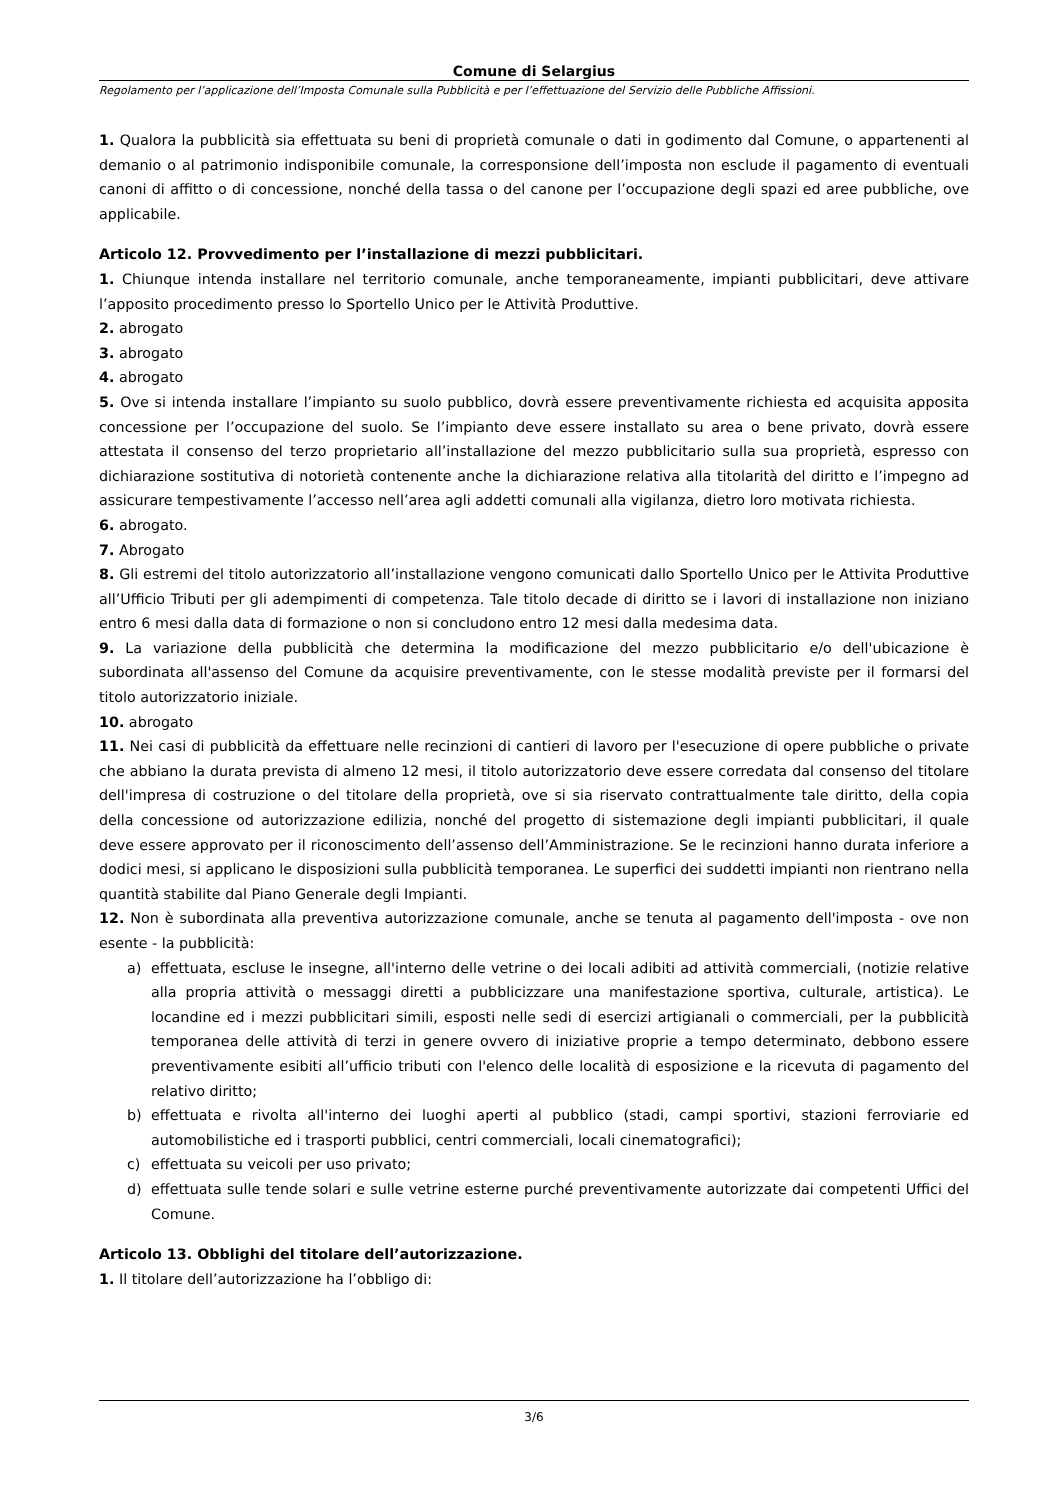Comune di Selargius
Regolamento per l’applicazione dell’Imposta Comunale sulla Pubblicità e per l’effettuazione del Servizio delle Pubbliche Affissioni.
1. Qualora la pubblicità sia effettuata su beni di proprietà comunale o dati in godimento dal Comune, o appartenenti al demanio o al patrimonio indisponibile comunale, la corresponsione dell’imposta non esclude il pagamento di eventuali canoni di affitto o di concessione, nonché della tassa o del canone per l’occupazione degli spazi ed aree pubbliche, ove applicabile.
Articolo 12. Provvedimento per l’installazione di mezzi pubblicitari.
1. Chiunque intenda installare nel territorio comunale, anche temporaneamente, impianti pubblicitari, deve attivare l’apposito procedimento presso lo Sportello Unico per le Attività Produttive.
2. abrogato
3. abrogato
4. abrogato
5. Ove si intenda installare l’impianto su suolo pubblico, dovrà essere preventivamente richiesta ed acquisita apposita concessione per l’occupazione del suolo. Se l’impianto deve essere installato su area o bene privato, dovrà essere attestata il consenso del terzo proprietario all’installazione del mezzo pubblicitario sulla sua proprietà, espresso con dichiarazione sostitutiva di notorietà contenente anche la dichiarazione relativa alla titolarità del diritto e l’impegno ad assicurare tempestivamente l’accesso nell’area agli addetti comunali alla vigilanza, dietro loro motivata richiesta.
6. abrogato.
7. Abrogato
8. Gli estremi del titolo autorizzatorio all’installazione vengono comunicati dallo Sportello Unico per le Attivita Produttive all’Ufficio Tributi per gli adempimenti di competenza. Tale titolo decade di diritto se i lavori di installazione non iniziano entro 6 mesi dalla data di formazione o non si concludono entro 12 mesi dalla medesima data.
9. La variazione della pubblicità che determina la modificazione del mezzo pubblicitario e/o dell'ubicazione è subordinata all'assenso del Comune da acquisire preventivamente, con le stesse modalità previste per il formarsi del titolo autorizzatorio iniziale.
10. abrogato
11. Nei casi di pubblicità da effettuare nelle recinzioni di cantieri di lavoro per l'esecuzione di opere pubbliche o private che abbiano la durata prevista di almeno 12 mesi, il titolo autorizzatorio deve essere corredata dal consenso del titolare dell'impresa di costruzione o del titolare della proprietà, ove si sia riservato contrattualmente tale diritto, della copia della concessione od autorizzazione edilizia, nonché del progetto di sistemazione degli impianti pubblicitari, il quale deve essere approvato per il riconoscimento dell’assenso dell’Amministrazione. Se le recinzioni hanno durata inferiore a dodici mesi, si applicano le disposizioni sulla pubblicità temporanea. Le superfici dei suddetti impianti non rientrano nella quantità stabilite dal Piano Generale degli Impianti.
12. Non è subordinata alla preventiva autorizzazione comunale, anche se tenuta al pagamento dell'imposta - ove non esente - la pubblicità:
a) effettuata, escluse le insegne, all'interno delle vetrine o dei locali adibiti ad attività commerciali, (notizie relative alla propria attività o messaggi diretti a pubblicizzare una manifestazione sportiva, culturale, artistica). Le locandine ed i mezzi pubblicitari simili, esposti nelle sedi di esercizi artigianali o commerciali, per la pubblicità temporanea delle attività di terzi in genere ovvero di iniziative proprie a tempo determinato, debbono essere preventivamente esibiti all’ufficio tributi con l'elenco delle località di esposizione e la ricevuta di pagamento del relativo diritto;
b) effettuata e rivolta all'interno dei luoghi aperti al pubblico (stadi, campi sportivi, stazioni ferroviarie ed automobilistiche ed i trasporti pubblici, centri commerciali, locali cinematografici);
c) effettuata su veicoli per uso privato;
d) effettuata sulle tende solari e sulle vetrine esterne purché preventivamente autorizzate dai competenti Uffici del Comune.
Articolo 13. Obblighi del titolare dell’autorizzazione.
1. Il titolare dell’autorizzazione ha l’obbligo di:
3/6